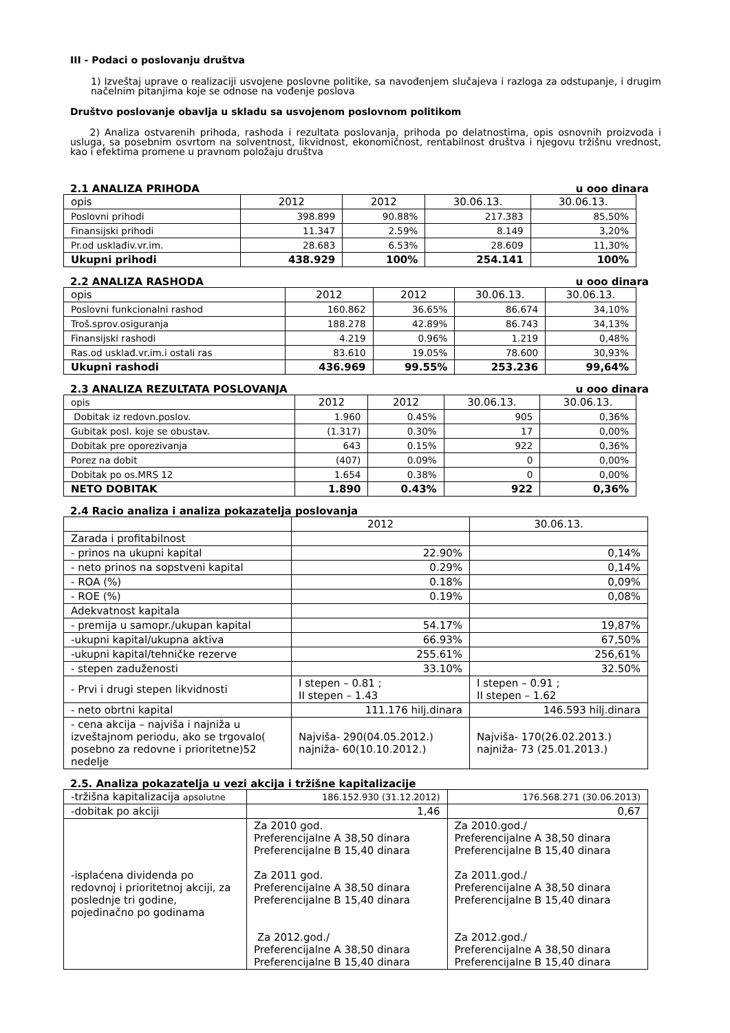III - Podaci o poslovanju društva
1) Izveštaj uprave o realizaciji usvojene poslovne politike, sa navođenjem slučajeva i razloga za odstupanje, i drugim načelnim pitanjima koje se odnose na vođenje poslova
Društvo poslovanje obavlja u skladu sa usvojenom poslovnom politikom
2) Analiza ostvarenih prihoda, rashoda i rezultata poslovanja, prihoda po delatnostima, opis osnovnih proizvoda i usluga, sa posebnim osvrtom na solventnost, likvidnost, ekonomičnost, rentabilnost društva i njegovu tržišnu vrednost, kao i efektima promene u pravnom položaju društva
2.1 ANALIZA PRIHODA u ooo dinara
| opis | 2012 | 2012 | 30.06.13. | 30.06.13. |
| Poslovni prihodi | 398.899 | 90.88% | 217.383 | 85,50% |
| Finansijski prihodi | 11.347 | 2.59% | 8.149 | 3,20% |
| Pr.od usklađiv.vr.im. | 28.683 | 6.53% | 28.609 | 11,30% |
| Ukupni prihodi | 438.929 | 100% | 254.141 | 100% |
2.2 ANALIZA RASHODA u ooo dinara
| opis | 2012 | 2012 | 30.06.13. | 30.06.13. |
| Poslovni funkcionalni rashod | 160.862 | 36.65% | 86.674 | 34,10% |
| Troš.sprov.osiguranja | 188.278 | 42.89% | 86.743 | 34,13% |
| Finansijski rashodi | 4.219 | 0.96% | 1.219 | 0,48% |
| Ras.od usklađ.vr.im.i ostali ras | 83.610 | 19.05% | 78.600 | 30,93% |
| Ukupni rashodi | 436.969 | 99.55% | 253.236 | 99,64% |
2.3 ANALIZA REZULTATA POSLOVANJA u ooo dinara
| opis | 2012 | 2012 | 30.06.13. | 30.06.13. |
| Dobitak iz redovn.poslov. | 1.960 | 0.45% | 905 | 0,36% |
| Gubitak posl. koje se obustav. | (1.317) | 0.30% | 17 | 0,00% |
| Dobitak pre oporezivanja | 643 | 0.15% | 922 | 0,36% |
| Porez na dobit | (407) | 0.09% | 0 | 0,00% |
| Dobitak po os.MRS 12 | 1.654 | 0.38% | 0 | 0,00% |
| NETO DOBITAK | 1.890 | 0.43% | 922 | 0,36% |
2.4 Racio analiza i analiza pokazatelja poslovanja
| | 2012 | 30.06.13. |
| Zarada i profitabilnost | | |
| - prinos na ukupni kapital | 22.90% | 0,14% |
| - neto prinos na sopstveni kapital | 0.29% | 0,14% |
| - ROA (%) | 0.18% | 0,09% |
| - ROE (%) | 0.19% | 0,08% |
| Adekvatnost kapitala | | |
| - premija u samopr./ukupan kapital | 54.17% | 19,87% |
| -ukupni kapital/ukupna aktiva | 66.93% | 67,50% |
| -ukupni kapital/tehničke rezerve | 255.61% | 256,61% |
| - stepen zaduženosti | 33.10% | 32.50% |
| - Prvi i drugi stepen likvidnosti | I stepen – 0.81 ; II stepen – 1.43 | I stepen – 0.91 ; II stepen – 1.62 |
| - neto obrtni kapital | 111.176 hilj.dinara | 146.593 hilj.dinara |
| - cena akcija – najviša i najniža u izveštajnom periodu, ako se trgovalo( posebno za redovne i prioritetne)52 nedelje | Najviša- 290(04.05.2012.) najniža- 60(10.10.2012.) | Najviša- 170(26.02.2013.) najniža- 73 (25.01.2013.) |
2.5. Analiza pokazatelja u vezi akcija i tržišne kapitalizacije
| -tržišna kapitalizacija apsolutne | 186.152.930 (31.12.2012) | 176.568.271 (30.06.2013) |
| -dobitak po akciji | 1,46 | 0,67 |
| -isplaćena dividenda po redovnoj i prioritetnoj akciji, za poslednje tri godine, pojedinačno po godinama | Za 2010 god. Preferencijalne A 38,50 dinara Preferencijalne B 15,40 dinara Za 2011 god. Preferencijalne A 38,50 dinara Preferencijalne B 15,40 dinara Za 2012.god./ Preferencijalne A 38,50 dinara Preferencijalne B 15,40 dinara | Za 2010.god./ Preferencijalne A 38,50 dinara Preferencijalne B 15,40 dinara Za 2011.god./ Preferencijalne A 38,50 dinara Preferencijalne B 15,40 dinara Za 2012.god./ Preferencijalne A 38,50 dinara Preferencijalne B 15,40 dinara |